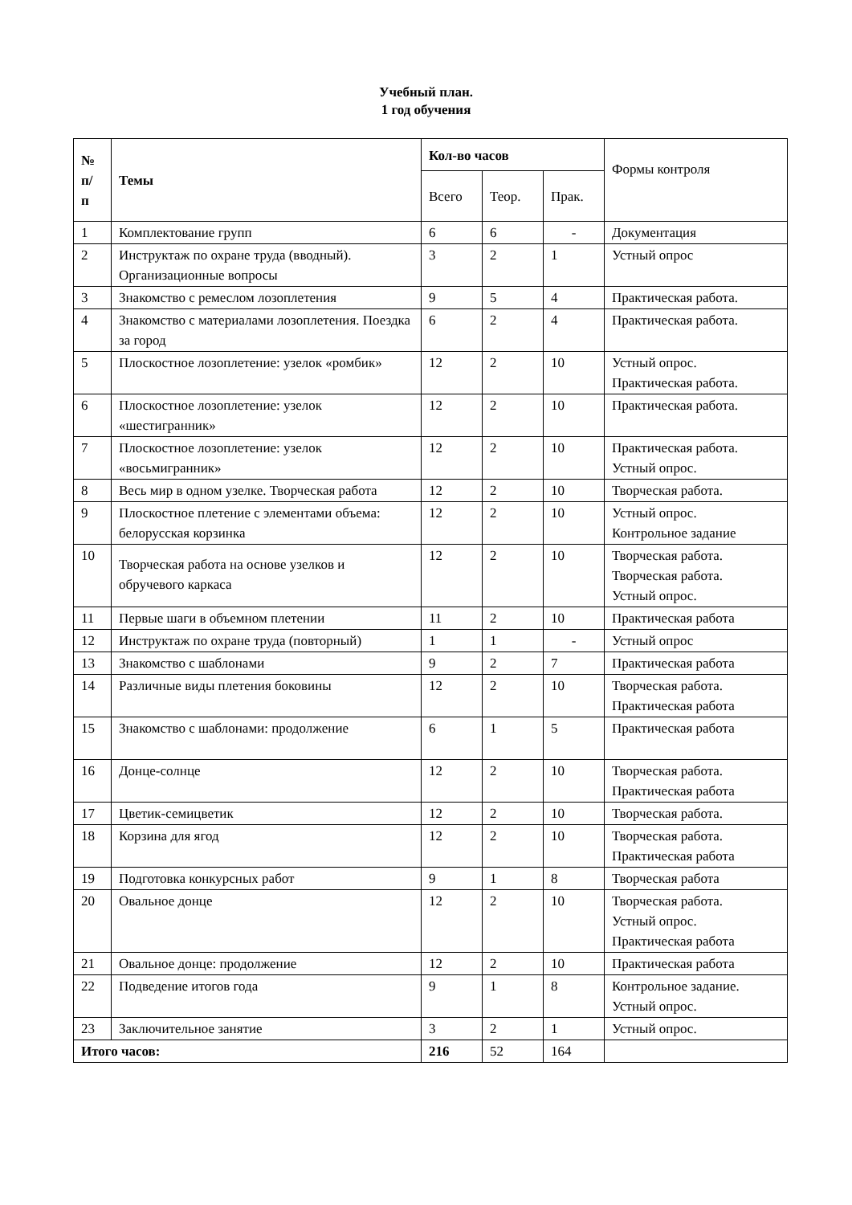Учебный план.
1 год обучения
| № п/ п | Темы | Кол-во часов | | | Формы контроля |
| --- | --- | --- | --- | --- | --- |
| | | Всего | Теор. | Прак. | |
| 1 | Комплектование групп | 6 | 6 | - | Документация |
| 2 | Инструктаж по охране труда (вводный). Организационные вопросы | 3 | 2 | 1 | Устный опрос |
| 3 | Знакомство с ремеслом лозоплетения | 9 | 5 | 4 | Практическая работа. |
| 4 | Знакомство с материалами лозоплетения. Поездка за город | 6 | 2 | 4 | Практическая работа. |
| 5 | Плоскостное лозоплетение: узелок «ромбик» | 12 | 2 | 10 | Устный опрос. Практическая работа. |
| 6 | Плоскостное лозоплетение: узелок «шестигранник» | 12 | 2 | 10 | Практическая работа. |
| 7 | Плоскостное лозоплетение: узелок «восьмигранник» | 12 | 2 | 10 | Практическая работа. Устный опрос. |
| 8 | Весь мир в одном узелке. Творческая работа | 12 | 2 | 10 | Творческая работа. |
| 9 | Плоскостное плетение с элементами объема: белорусская корзинка | 12 | 2 | 10 | Устный опрос. Контрольное задание |
| 10 | Творческая работа на основе узелков и обручевого каркаса | 12 | 2 | 10 | Творческая работа. Творческая работа. Устный опрос. |
| 11 | Первые шаги в объемном плетении | 11 | 2 | 10 | Практическая работа |
| 12 | Инструктаж по охране труда (повторный) | 1 | 1 | - | Устный опрос |
| 13 | Знакомство с шаблонами | 9 | 2 | 7 | Практическая работа |
| 14 | Различные виды плетения боковины | 12 | 2 | 10 | Творческая работа. Практическая работа |
| 15 | Знакомство с шаблонами: продолжение | 6 | 1 | 5 | Практическая работа |
| 16 | Донце-солнце | 12 | 2 | 10 | Творческая работа. Практическая работа |
| 17 | Цветик-семицветик | 12 | 2 | 10 | Творческая работа. |
| 18 | Корзина для ягод | 12 | 2 | 10 | Творческая работа. Практическая работа |
| 19 | Подготовка конкурсных работ | 9 | 1 | 8 | Творческая работа |
| 20 | Овальное донце | 12 | 2 | 10 | Творческая работа. Устный опрос. Практическая работа |
| 21 | Овальное донце: продолжение | 12 | 2 | 10 | Практическая работа |
| 22 | Подведение итогов года | 9 | 1 | 8 | Контрольное задание. Устный опрос. |
| 23 | Заключительное занятие | 3 | 2 | 1 | Устный опрос. |
| Итого часов: | | 216 | 52 | 164 | |